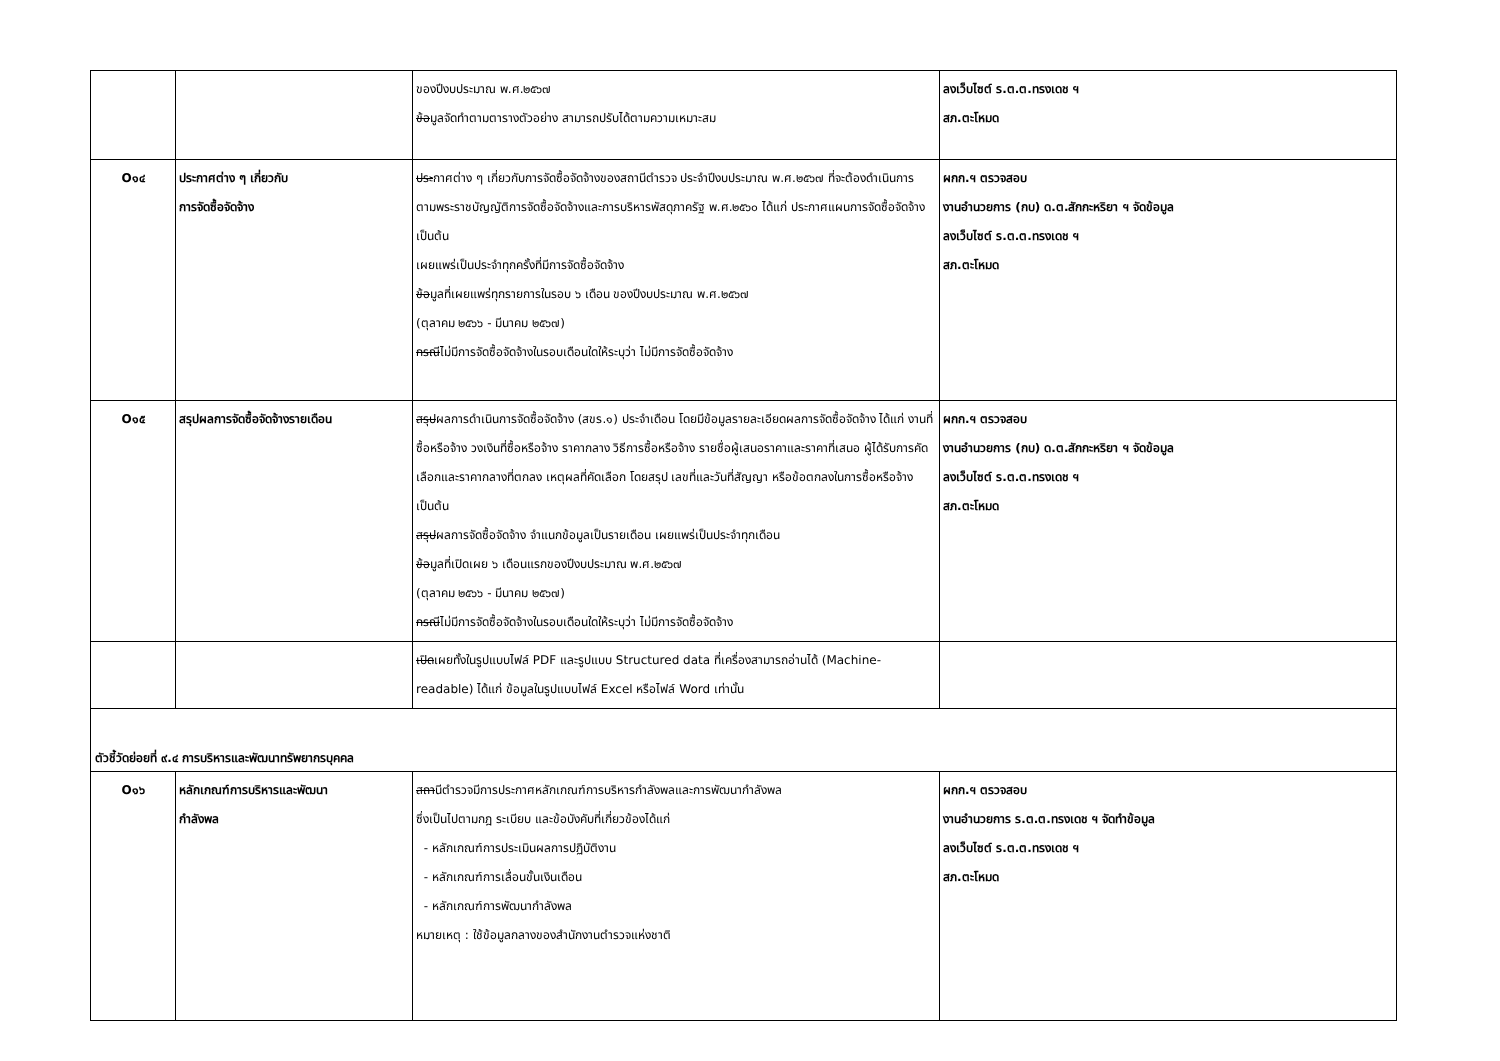| | | ของปีงบประมาณ พ.ศ.๒๕๖๗ ข้อ มูลจัดทำตามตารางตัวอย่าง สามารถปรับได้ตามความเหมาะสม | ลงเว็บไซต์ ร.ต.ต.ทรงเดช ฯ สภ.ตะโหมด |
| O๑๔ | ประกาศต่าง ๆ เกี่ยวกับ การจัดซื้อจัดจ้าง | ประ กาศต่าง ๆ เกี่ยวกับการจัดซื้อจัดจ้างของสถานีตำรวจ ประจำปีงบประมาณ พ.ศ.๒๕๖๗ ที่จะต้องดำเนินการตามพระราชบัญญัติการจัดซื้อจัดจ้างและการบริหารพัสดุภาครัฐ พ.ศ.๒๕๖๐ ได้แก่ ประกาศแผนการจัดซื้อจัดจ้าง เป็นต้น เผยแพร่เป็นประจำทุกครั้งที่มีการจัดซื้อจัดจ้าง ข้อ มูลที่เผยแพร่ทุกรายการในรอบ ๖ เดือน ของปีงบประมาณ พ.ศ.๒๕๖๗ (ตุลาคม ๒๕๖๖ - มีนาคม ๒๕๖๗) กรณี ไม่มีการจัดซื้อจัดจ้างในรอบเดือนใดให้ระบุว่า ไม่มีการจัดซื้อจัดจ้าง | ผกก.ฯ ตรวจสอบ งานอำนวยการ (กบ) ด.ต.สักกะหริยา ฯ จัดข้อมูล ลงเว็บไซต์ ร.ต.ต.ทรงเดช ฯ สภ.ตะโหมด |
| O๑๕ | สรุปผลการจัดซื้อจัดจ้างรายเดือน | สรุป ผลการดำเนินการจัดซื้อจัดจ้าง (สขร.๑) ประจำเดือน โดยมีข้อมูลรายละเอียดผลการจัดซื้อจัดจ้าง ได้แก่ งานที่ซื้อหรือจ้าง วงเงินที่ซื้อหรือจ้าง ราคากลาง วิธีการซื้อหรือจ้าง รายชื่อผู้เสนอราคาและราคาที่เสนอ ผู้ได้รับการคัดเลือกและราคากลางที่ตกลง เหตุผลที่คัดเลือก โดยสรุป เลขที่และวันที่สัญญา หรือข้อตกลงในการซื้อหรือจ้าง เป็นต้น สรุป ผลการจัดซื้อจัดจ้าง จำแนกข้อมูลเป็นรายเดือน เผยแพร่เป็นประจำทุกเดือน ข้อ มูลที่เปิดเผย ๖ เดือนแรกของปีงบประมาณ พ.ศ.๒๕๖๗ (ตุลาคม ๒๕๖๖ - มีนาคม ๒๕๖๗) กรณี ไม่มีการจัดซื้อจัดจ้างในรอบเดือนใดให้ระบุว่า ไม่มีการจัดซื้อจัดจ้าง | ผกก.ฯ ตรวจสอบ งานอำนวยการ (กบ) ด.ต.สักกะหริยา ฯ จัดข้อมูล ลงเว็บไซต์ ร.ต.ต.ทรงเดช ฯ สภ.ตะโหมด |
| | | เปิด เผยทั้งในรูปแบบไฟล์ PDF และรูปแบบ Structured data ที่เครื่องสามารถอ่านได้ (Machine-readable) ได้แก่ ข้อมูลในรูปแบบไฟล์ Excel หรือไฟล์ Word เท่านั้น | |
ตัวชี้วัดย่อยที่ ๙.๔ การบริหารและพัฒนาทรัพยากรบุคคล
| O๑๖ | หลักเกณฑ์การบริหารและพัฒนา กำลังพล | สถา นีตำรวจมีการประกาศหลักเกณฑ์การบริหารกำลังพลและการพัฒนากำลังพล ซึ่งเป็นไปตามกฎ ระเบียบ และข้อบังคับที่เกี่ยวข้องได้แก่ - หลักเกณฑ์การประเมินผลการปฏิบัติงาน - หลักเกณฑ์การเลื่อนขั้นเงินเดือน - หลักเกณฑ์การพัฒนากำลังพล หมายเหตุ : ใช้ข้อมูลกลางของสำนักงานตำรวจแห่งชาติ | ผกก.ฯ ตรวจสอบ งานอำนวยการ ร.ต.ต.ทรงเดช ฯ จัดทำข้อมูล ลงเว็บไซต์ ร.ต.ต.ทรงเดช ฯ สภ.ตะโหมด |